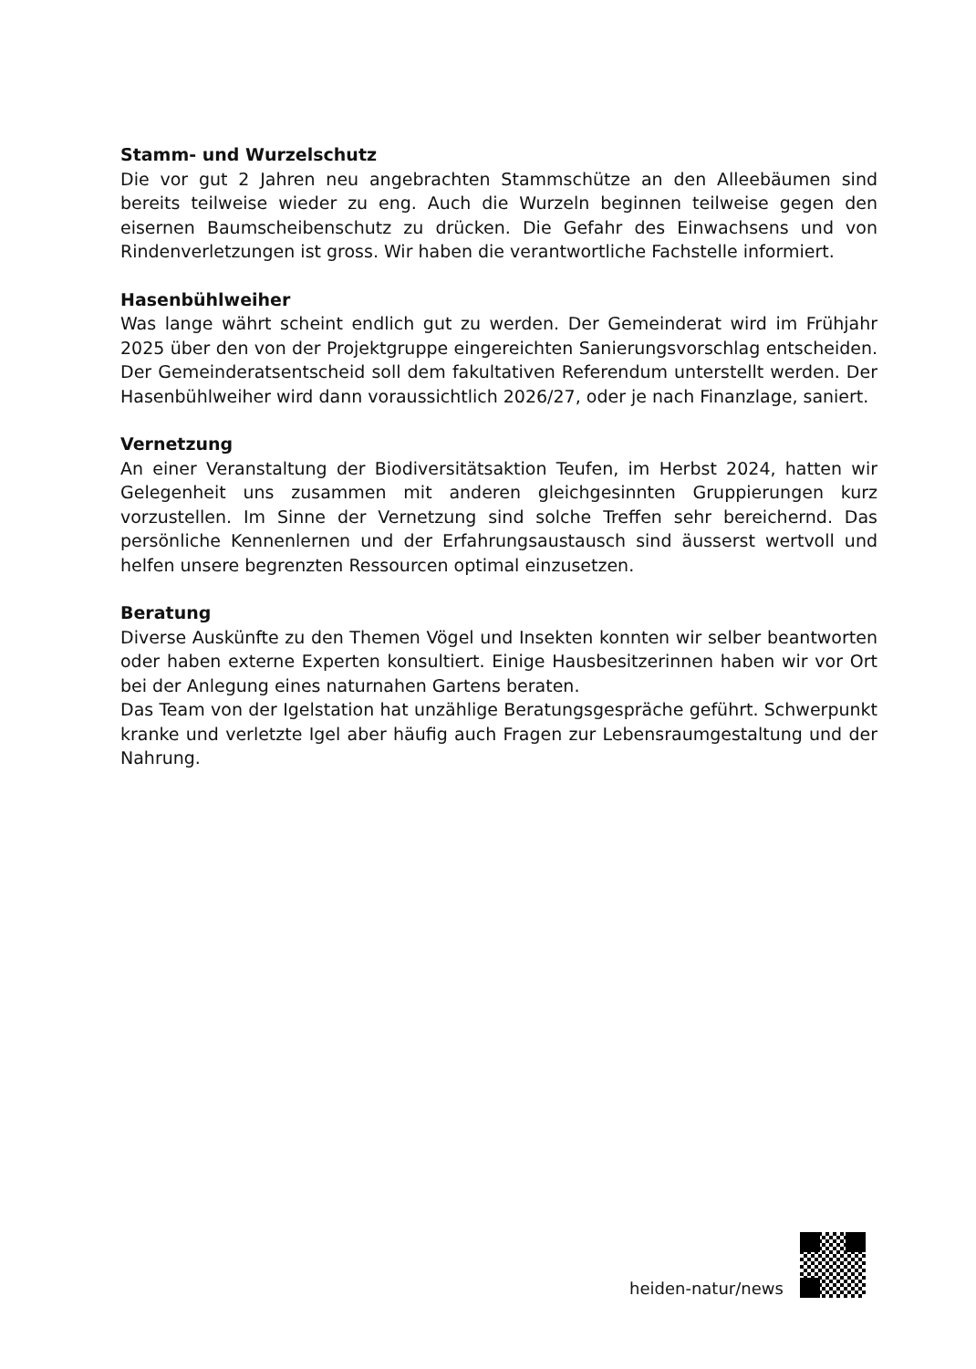Stamm- und Wurzelschutz
Die vor gut 2 Jahren neu angebrachten Stammschütze an den Alleebäumen sind bereits teilweise wieder zu eng. Auch die Wurzeln beginnen teilweise gegen den eisernen Baumscheibenschutz zu drücken. Die Gefahr des Einwachsens und von Rindenverletzungen ist gross. Wir haben die verantwortliche Fachstelle informiert.
Hasenbühlweiher
Was lange währt scheint endlich gut zu werden. Der Gemeinderat wird im Frühjahr 2025 über den von der Projektgruppe eingereichten Sanierungsvorschlag entscheiden. Der Gemeinderatsentscheid soll dem fakultativen Referendum unterstellt werden. Der Hasenbühlweiher wird dann voraussichtlich 2026/27, oder je nach Finanzlage, saniert.
Vernetzung
An einer Veranstaltung der Biodiversitätsaktion Teufen, im Herbst 2024, hatten wir Gelegenheit uns zusammen mit anderen gleichgesinnten Gruppierungen kurz vorzustellen. Im Sinne der Vernetzung sind solche Treffen sehr bereichernd. Das persönliche Kennenlernen und der Erfahrungsaustausch sind äusserst wertvoll und helfen unsere begrenzten Ressourcen optimal einzusetzen.
Beratung
Diverse Auskünfte zu den Themen Vögel und Insekten konnten wir selber beantworten oder haben externe Experten konsultiert. Einige Hausbesitzerinnen haben wir vor Ort bei der Anlegung eines naturnahen Gartens beraten.
Das Team von der Igelstation hat unzählige Beratungsgespräche geführt. Schwerpunkt kranke und verletzte Igel aber häufig auch Fragen zur Lebensraumgestaltung und der Nahrung.
heiden-natur/news